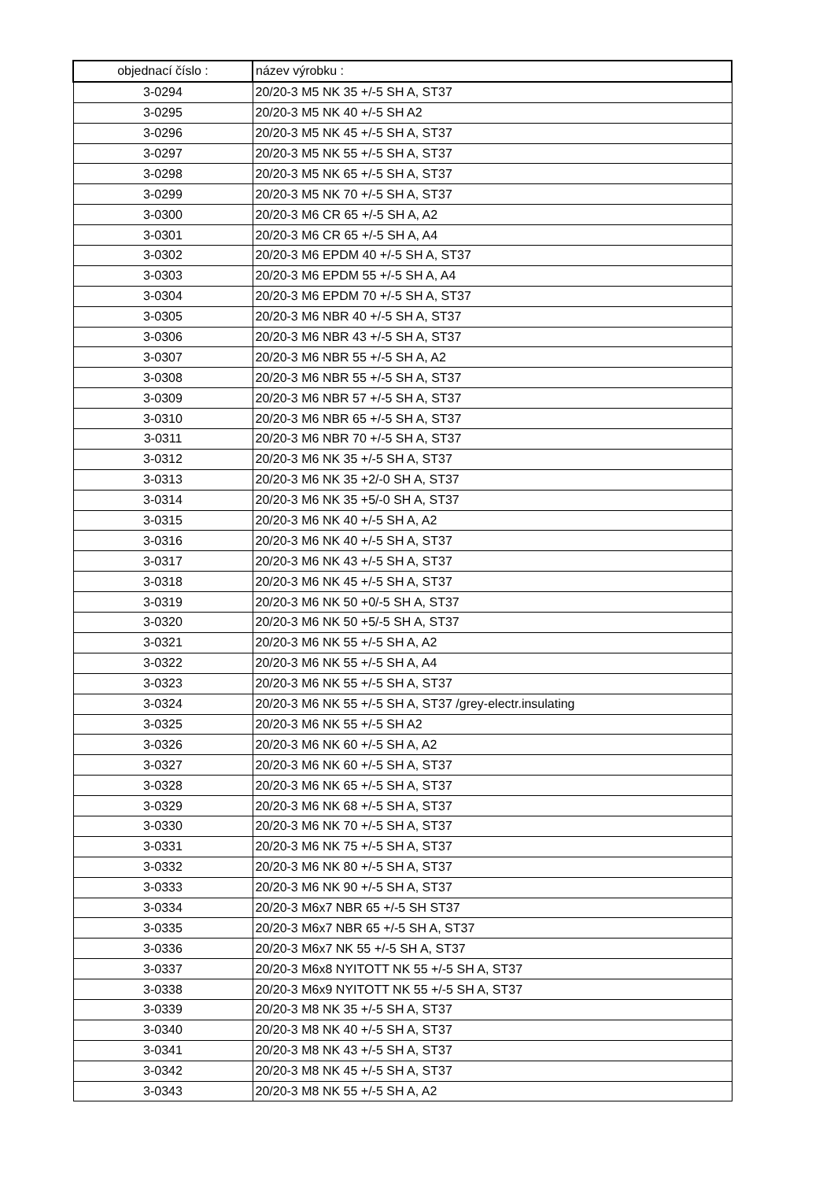| objednací číslo : | název výrobku : |
| --- | --- |
| 3-0294 | 20/20-3 M5 NK 35 +/-5 SH A, ST37 |
| 3-0295 | 20/20-3 M5 NK 40 +/-5 SH A2 |
| 3-0296 | 20/20-3 M5 NK 45 +/-5 SH A, ST37 |
| 3-0297 | 20/20-3 M5 NK 55 +/-5 SH A, ST37 |
| 3-0298 | 20/20-3 M5 NK 65 +/-5 SH A, ST37 |
| 3-0299 | 20/20-3 M5 NK 70 +/-5 SH A, ST37 |
| 3-0300 | 20/20-3 M6 CR 65 +/-5 SH A, A2 |
| 3-0301 | 20/20-3 M6 CR 65 +/-5 SH A, A4 |
| 3-0302 | 20/20-3 M6 EPDM 40 +/-5 SH A, ST37 |
| 3-0303 | 20/20-3 M6 EPDM 55 +/-5 SH A, A4 |
| 3-0304 | 20/20-3 M6 EPDM 70 +/-5 SH A, ST37 |
| 3-0305 | 20/20-3 M6 NBR 40 +/-5 SH A, ST37 |
| 3-0306 | 20/20-3 M6 NBR 43 +/-5 SH A, ST37 |
| 3-0307 | 20/20-3 M6 NBR 55 +/-5 SH A, A2 |
| 3-0308 | 20/20-3 M6 NBR 55 +/-5 SH A, ST37 |
| 3-0309 | 20/20-3 M6 NBR 57 +/-5 SH A, ST37 |
| 3-0310 | 20/20-3 M6 NBR 65 +/-5 SH A, ST37 |
| 3-0311 | 20/20-3 M6 NBR 70 +/-5 SH A, ST37 |
| 3-0312 | 20/20-3 M6 NK 35 +/-5 SH A, ST37 |
| 3-0313 | 20/20-3 M6 NK 35 +2/-0 SH A, ST37 |
| 3-0314 | 20/20-3 M6 NK 35 +5/-0 SH A, ST37 |
| 3-0315 | 20/20-3 M6 NK 40 +/-5 SH A, A2 |
| 3-0316 | 20/20-3 M6 NK 40 +/-5 SH A, ST37 |
| 3-0317 | 20/20-3 M6 NK 43 +/-5 SH A, ST37 |
| 3-0318 | 20/20-3 M6 NK 45 +/-5 SH A, ST37 |
| 3-0319 | 20/20-3 M6 NK 50 +0/-5 SH A, ST37 |
| 3-0320 | 20/20-3 M6 NK 50 +5/-5 SH A, ST37 |
| 3-0321 | 20/20-3 M6 NK 55 +/-5 SH A, A2 |
| 3-0322 | 20/20-3 M6 NK 55 +/-5 SH A, A4 |
| 3-0323 | 20/20-3 M6 NK 55 +/-5 SH A, ST37 |
| 3-0324 | 20/20-3 M6 NK 55 +/-5 SH A, ST37 /grey-electr.insulating |
| 3-0325 | 20/20-3 M6 NK 55 +/-5 SH A2 |
| 3-0326 | 20/20-3 M6 NK 60 +/-5 SH A, A2 |
| 3-0327 | 20/20-3 M6 NK 60 +/-5 SH A, ST37 |
| 3-0328 | 20/20-3 M6 NK 65 +/-5 SH A, ST37 |
| 3-0329 | 20/20-3 M6 NK 68 +/-5 SH A, ST37 |
| 3-0330 | 20/20-3 M6 NK 70 +/-5 SH A, ST37 |
| 3-0331 | 20/20-3 M6 NK 75 +/-5 SH A, ST37 |
| 3-0332 | 20/20-3 M6 NK 80 +/-5 SH A, ST37 |
| 3-0333 | 20/20-3 M6 NK 90 +/-5 SH A, ST37 |
| 3-0334 | 20/20-3 M6x7 NBR 65 +/-5 SH ST37 |
| 3-0335 | 20/20-3 M6x7 NBR 65 +/-5 SH A, ST37 |
| 3-0336 | 20/20-3 M6x7 NK 55 +/-5 SH A, ST37 |
| 3-0337 | 20/20-3 M6x8 NYITOTT NK 55 +/-5 SH A, ST37 |
| 3-0338 | 20/20-3 M6x9 NYITOTT NK 55 +/-5 SH A, ST37 |
| 3-0339 | 20/20-3 M8 NK 35 +/-5 SH A, ST37 |
| 3-0340 | 20/20-3 M8 NK 40 +/-5 SH A, ST37 |
| 3-0341 | 20/20-3 M8 NK 43 +/-5 SH A, ST37 |
| 3-0342 | 20/20-3 M8 NK 45 +/-5 SH A, ST37 |
| 3-0343 | 20/20-3 M8 NK 55 +/-5 SH A, A2 |